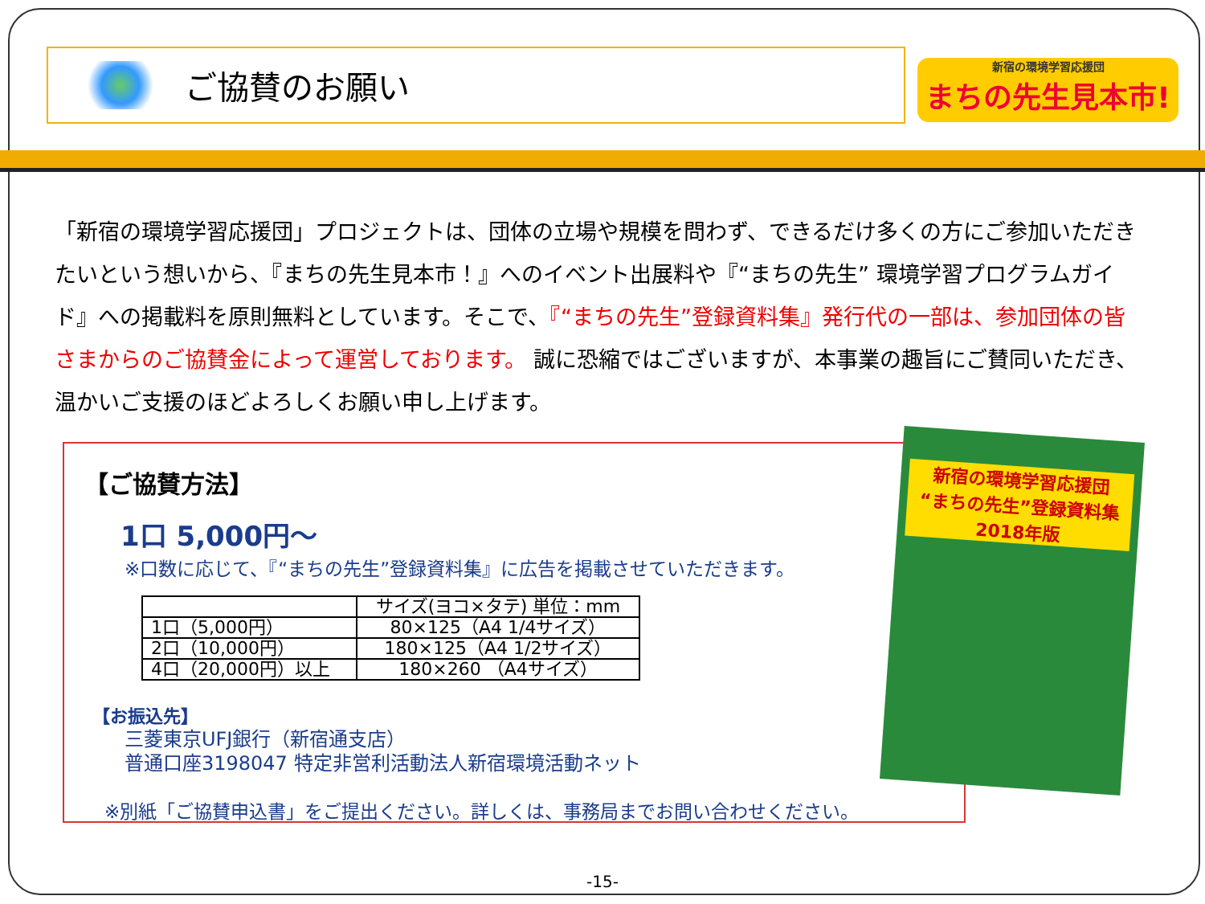ご協賛のお願い
新宿の環境学習応援団
まちの先生見本市!
「新宿の環境学習応援団」プロジェクトは、団体の立場や規模を問わず、できるだけ多くの方にご参加いただきたいという想いから、『まちの先生見本市！』へのイベント出展料や『“まちの先生” 環境学習プログラムガイド』への掲載料を原則無料としています。そこで、『“まちの先生”登録資料集』発行代の一部は、参加団体の皆さまからのご協賛金によって運営しております。 誠に恐縮ではございますが、本事業の趣旨にご賛同いただき、温かいご支援のほどよろしくお願い申し上げます。
【ご協賛方法】
1口 5,000円～
※口数に応じて、『“まちの先生”登録資料集』に広告を掲載させていただきます。
| | サイズ(ヨコ×タテ) 単位：mm |
| --- | --- |
| 1口（5,000円） | 80×125（A4 1/4サイズ） |
| 2口（10,000円） | 180×125（A4 1/2サイズ） |
| 4口（20,000円）以上 | 180×260 （A4サイズ） |
【お振込先】
三菱東京UFJ銀行（新宿通支店）
普通口座3198047 特定非営利活動法人新宿環境活動ネット
※別紙「ご協賛申込書」をご提出ください。詳しくは、事務局までお問い合わせください。
新宿の環境学習応援団
“まちの先生”登録資料集
2018年版
-15-